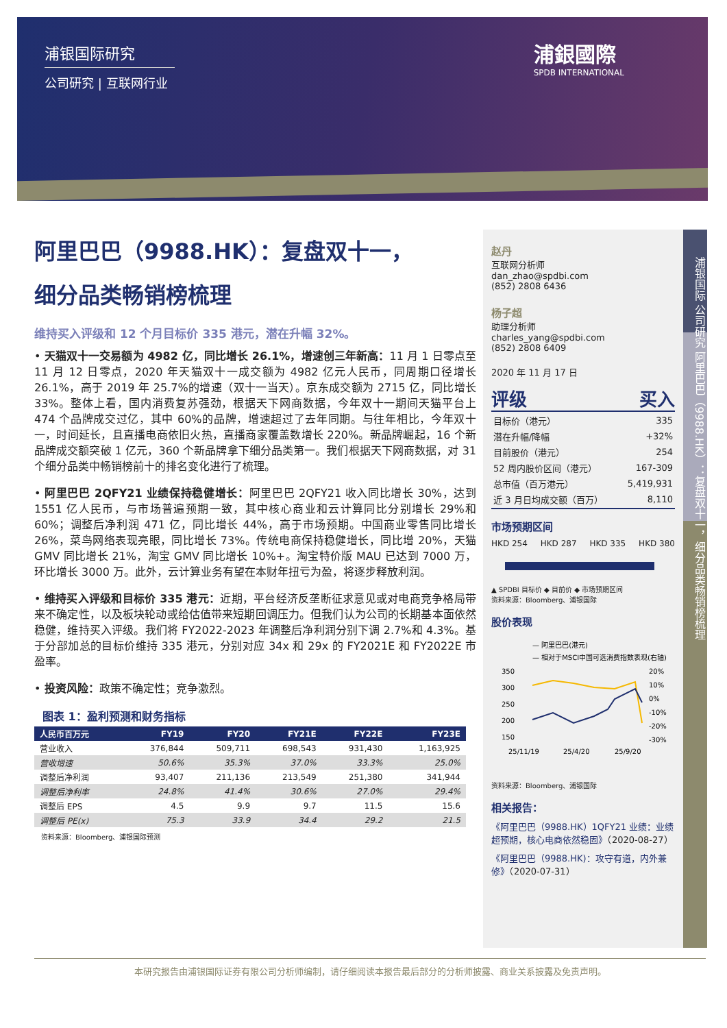浦银国际研究
公司研究 | 互联网行业
浦銀國際
SPDB INTERNATIONAL
阿里巴巴（9988.HK）：复盘双十一，
细分品类畅销榜梳理
维持买入评级和 12 个月目标价 335 港元，潜在升幅 32%。
• 天猫双十一交易额为 4982 亿，同比增长 26.1%，增速创三年新高：11 月 1 日零点至 11 月 12 日零点，2020 年天猫双十一成交额为 4982 亿元人民币，同周期口径增长 26.1%，高于 2019 年 25.7%的增速（双十一当天）。京东成交额为 2715 亿，同比增长 33%。整体上看，国内消费复苏强劲，根据天下网商数据，今年双十一期间天猫平台上 474 个品牌成交过亿，其中 60%的品牌，增速超过了去年同期。与往年相比，今年双十一，时间延长，且直播电商依旧火热，直播商家覆盖数增长 220%。新品牌崛起，16 个新品牌成交额突破 1 亿元，360 个新品牌拿下细分品类第一。我们根据天下网商数据，对 31 个细分品类中畅销榜前十的排名变化进行了梳理。
• 阿里巴巴 2QFY21 业绩保持稳健增长：阿里巴巴 2QFY21 收入同比增长 30%，达到 1551 亿人民币，与市场普遍预期一致，其中核心商业和云计算同比分别增长 29%和 60%；调整后净利润 471 亿，同比增长 44%，高于市场预期。中国商业零售同比增长 26%，菜鸟网络表现亮眼，同比增长 73%。传统电商保持稳健增长，同比增 20%，天猫 GMV 同比增长 21%，淘宝 GMV 同比增长 10%+。淘宝特价版 MAU 已达到 7000 万，环比增长 3000 万。此外，云计算业务有望在本财年扭亏为盈，将逐步释放利润。
• 维持买入评级和目标价 335 港元：近期，平台经济反垄断征求意见或对电商竞争格局带来不确定性，以及板块轮动或给估值带来短期回调压力。但我们认为公司的长期基本面依然稳健，维持买入评级。我们将 FY2022-2023 年调整后净利润分别下调 2.7%和 4.3%。基于分部加总的目标价维持 335 港元，分别对应 34x 和 29x 的 FY2021E 和 FY2022E 市盈率。
• 投资风险：政策不确定性；竞争激烈。
图表 1：盈利预测和财务指标
| 人民币百万元 | FY19 | FY20 | FY21E | FY22E | FY23E |
| --- | --- | --- | --- | --- | --- |
| 营业收入 | 376,844 | 509,711 | 698,543 | 931,430 | 1,163,925 |
| 营收增速 | 50.6% | 35.3% | 37.0% | 33.3% | 25.0% |
| 调整后净利润 | 93,407 | 211,136 | 213,549 | 251,380 | 341,944 |
| 调整后净利率 | 24.8% | 41.4% | 30.6% | 27.0% | 29.4% |
| 调整后 EPS | 4.5 | 9.9 | 9.7 | 11.5 | 15.6 |
| 调整后 PE(x) | 75.3 | 33.9 | 34.4 | 29.2 | 21.5 |
资料来源：Bloomberg、浦银国际预测
赵丹
互联网分析师
dan_zhao@spdbi.com
(852) 2808 6436
杨子超
助理分析师
charles_yang@spdbi.com
(852) 2808 6409
2020 年 11 月 17 日
评级 买入
| 目标价（港元） | 335 |
| 潜在升幅/降幅 | +32% |
| 目前股价（港元） | 254 |
| 52 周内股价区间（港元） | 167-309 |
| 总市值（百万港元） | 5,419,931 |
| 近 3 月日均成交额（百万） | 8,110 |
市场预期区间
HKD 254 HKD 287 HKD 335 HKD 380
▲ SPDBI 目标价 ◆ 目前价 ◆ 市场预期区间
资料来源：Bloomberg、浦银国际
股价表现
— 阿里巴巴(港元)
— 相对于MSCI中国可选消费指数表现(右轴)
350
300
250
200
150
20%
10%
0%
-10%
-20%
-30%
25/11/19
25/4/20
25/9/20
资料来源：Bloomberg、浦银国际
相关报告：
《阿里巴巴（9988.HK）1QFY21 业绩：业绩超预期，核心电商依然稳固》（2020-08-27）
《阿里巴巴（9988.HK)：攻守有道，内外兼修》（2020-07-31）
浦银国际 公司研究 阿里巴巴（9988.HK）：复盘双十一，细分品类畅销榜梳理
本研究报告由浦银国际证券有限公司分析师编制，请仔细阅读本报告最后部分的分析师披露、商业关系披露及免责声明。